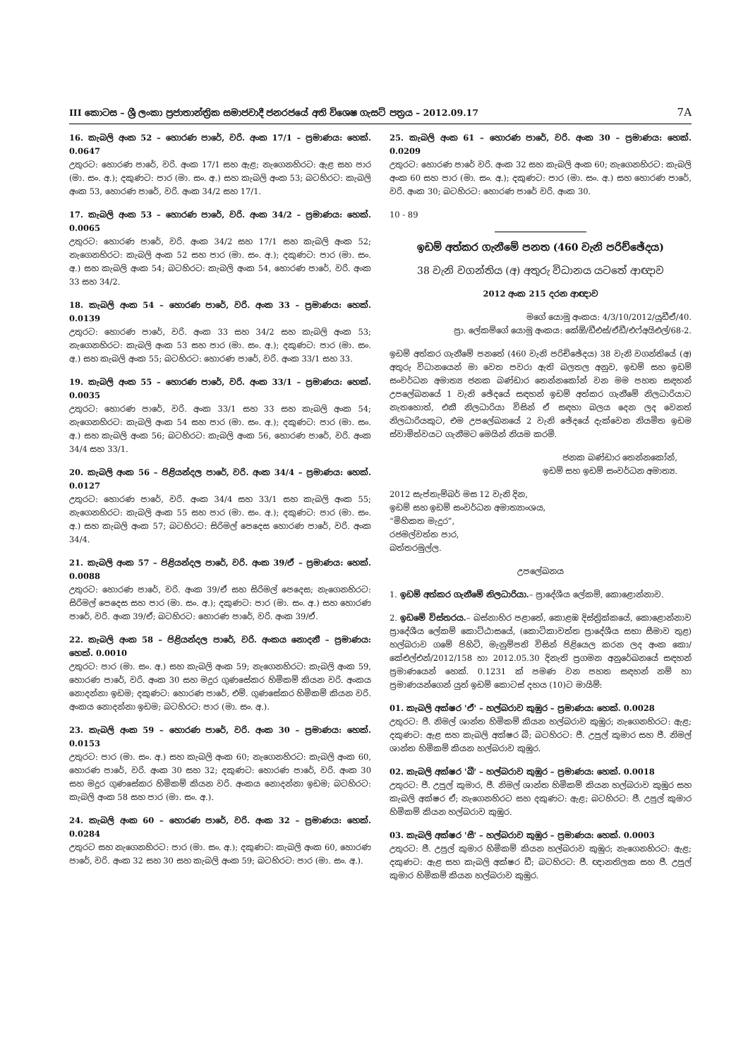III කොටස – ශ්‍රී ලංකා ප්‍රජාතාන්ත්‍රික සමාජවාදී ජනරජයේ අති විශෙෂ ගැසට් පත්‍රය – 2012.09.17 7A
16. කැබලි අංක 52 – හොරණ පාරේ, වරි. අංක 17/1 – ප්‍රමාණය: හෙක්. 0.0647
උතුරට: හොරණ පාරේ, වරි. අංක 17/1 සහ ඇළ; නැගෙනහිරට: ඇළ සහ පාර (මා. සං. අ.); දකුණට: පාර (මා. සං. අ.) සහ කැබලි අංක 53; බටහිරට: කැබලි අංක 53, හොරණ පාරේ, වරි. අංක 34/2 සහ 17/1.
17. කැබලි අංක 53 – හොරණ පාරේ, වරි. අංක 34/2 – ප්‍රමාණය: හෙක්. 0.0065
උතුරට: හොරණ පාරේ, වරි. අංක 34/2 සහ 17/1 සහ කැබලි අංක 52; නැගෙනහිරට: කැබලි අංක 52 සහ පාර (මා. සං. අ.); දකුණට: පාර (මා. සං. අ.) සහ කැබලි අංක 54; බටහිරට: කැබලි අංක 54, හොරණ පාරේ, වරි. අංක 33 සහ 34/2.
18. කැබලි අංක 54 – හොරණ පාරේ, වරි. අංක 33 – ප්‍රමාණය: හෙක්. 0.0139
උතුරට: හොරණ පාරේ, වරි. අංක 33 සහ 34/2 සහ කැබලි අංක 53; නැගෙනහිරට: කැබලි අංක 53 සහ පාර (මා. සං. අ.); දකුණට: පාර (මා. සං. අ.) සහ කැබලි අංක 55; බටහිරට: හොරණ පාරේ, වරි. අංක 33/1 සහ 33.
19. කැබලි අංක 55 – හොරණ පාරේ, වරි. අංක 33/1 – ප්‍රමාණය: හෙක්. 0.0035
උතුරට: හොරණ පාරේ, වරි. අංක 33/1 සහ 33 සහ කැබලි අංක 54; නැගෙනහිරට: කැබලි අංක 54 සහ පාර (මා. සං. අ.); දකුණට: පාර (මා. සං. අ.) සහ කැබලි අංක 56; බටහිරට: කැබලි අංක 56, හොරණ පාරේ, වරි. අංක 34/4 සහ 33/1.
20. කැබලි අංක 56 – පිළියන්දල පාරේ, වරි. අංක 34/4 – ප්‍රමාණය: හෙක්. 0.0127
උතුරට: හොරණ පාරේ, වරි. අංක 34/4 සහ 33/1 සහ කැබලි අංක 55; නැගෙනහිරට: කැබලි අංක 55 සහ පාර (මා. සං. අ.); දකුණට: පාර (මා. සං. අ.) සහ කැබලි අංක 57; බටහිරට: සිරිමල් පෙදෙස හොරණ පාරේ, වරි. අංක 34/4.
21. කැබලි අංක 57 – පිළියන්දල පාරේ, වරි. අංක 39/ඒ – ප්‍රමාණය: හෙක්. 0.0088
උතුරට: හොරණ පාරේ, වරි. අංක 39/ඒ සහ සිරිමල් පෙදෙස; නැගෙනහිරට: සිරිමල් පෙදෙස සහ පාර (මා. සං. අ.); දකුණට: පාර (මා. සං. අ.) සහ හොරණ පාරේ, වරි. අංක 39/ඒ; බටහිරට: හොරණ පාරේ, වරි. අංක 39/ඒ.
22. කැබලි අංක 58 – පිළියන්දල පාරේ, වරි. අංකය නොදනී – ප්‍රමාණය: හෙක්. 0.0010
උතුරට: පාර (මා. සං. අ.) සහ කැබලි අංක 59; නැගෙනහිරට: කැබලි අංක 59, හොරණ පාරේ, වරි. අංක 30 සහ මදුර ගුණසේකර හිමිකම් කියන වරි. අංකය නොදන්නා ඉඩම; දකුණට: හොරණ පාරේ, එම්. ගුණසේකර හිමිකම් කියන වරි. අංකය නොදන්නා ඉඩම; බටහිරට: පාර (මා. සං. අ.).
23. කැබලි අංක 59 – හොරණ පාරේ, වරි. අංක 30 – ප්‍රමාණය: හෙක්. 0.0153
උතුරට: පාර (මා. සං. අ.) සහ කැබලි අංක 60; නැගෙනහිරට: කැබලි අංක 60, හොරණ පාරේ, වරි. අංක 30 සහ 32; දකුණට: හොරණ පාරේ, වරි. අංක 30 සහ මදුර ගුණසේකර හිමිකම් කියන වරි. අංකය නොදන්නා ඉඩම; බටහිරට: කැබලි අංක 58 සහ පාර (මා. සං. අ.).
24. කැබලි අංක 60 – හොරණ පාරේ, වරි. අංක 32 – ප්‍රමාණය: හෙක්. 0.0284
උතුරට සහ නැගෙනහිරට: පාර (මා. සං. අ.); දකුණට: කැබලි අංක 60, හොරණ පාරේ, වරි. අංක 32 සහ 30 සහ කැබලි අංක 59; බටහිරට: පාර (මා. සං. අ.).
25. කැබලි අංක 61 – හොරණ පාරේ, වරි. අංක 30 – ප්‍රමාණය: හෙක්. 0.0209
උතුරට: හොරණ පාරේ වරි. අංක 32 සහ කැබලි අංක 60; නැගෙනහිරට: කැබලි අංක 60 සහ පාර (මා. සං. අ.); දකුණට: පාර (මා. සං. අ.) සහ හොරණ පාරේ, වරි. අංක 30; බටහිරට: හොරණ පාරේ වරි. අංක 30.
10 - 89
ඉඩම් අත්කර ගැනීමේ පනත (460 වැනි පරිච්ඡේදය)
38 වැනි වගන්තිය (අ) අතුරු විධානය යටතේ ආඥාව
2012 අංක 215 දරන ආඥාව
මගේ යොමු අංකය: 4/3/10/2012/යූඩීඒ/40.
ප්‍රා. ලේකම්ගේ යොමු අංකය: කේඕ/ඩීඑස්/ඒඩී/එෆ්අයිඑල්/68-2.
ඉඩම් අත්කර ගැනීමේ පනතේ (460 වැනි පරිච්ඡේදය) 38 වැනි වගන්තියේ (අ) අතුරු විධානයෙන් මා වෙත පවරා ඇති බලතල අනුව, ඉඩම් සහ ඉඩම් සංවර්ධන අමාත්‍ය ජනක බණ්ඩාර තෙන්නකෝන් වන මම පහත සඳහන් උපලේඛනයේ 1 වැනි ඡේදයේ සඳහන් ඉඩම් අත්කර ගැනීමේ නිලධාරියාට නැතහොත්, එකී නිලධාරියා විසින් ඒ සඳහා බලය දෙන ලද වෙනත් නිලධාරියකුට, එම උපලේඛනයේ 2 වැනි ඡේදයේ දැක්වෙන නියමිත ඉඩම ස්වාමිත්වයට ගැනීමට මෙයින් නියම කරමි.
ජනක බණ්ඩාර තෙන්නකෝන්,
ඉඩම් සහ ඉඩම් සංවර්ධන අමාත්‍ය.
2012 සැප්තැම්බර් මස 12 වැනි දින,
ඉඩම් සහ ඉඩම් සංවර්ධන අමාත්‍යාංශය,
“මිහිකත මැදුර”,
රජමල්වත්ත පාර,
බත්තරමුල්ල.
උපලේඛනය
1. ඉඩම් අත්කර ගැනීමේ නිලධාරියා.– ප්‍රාදේශීය ලේකම්, කොළොන්නාව.
2. ඉඩමේ විස්තරය.– බස්නාහිර පළාතේ, කොළඹ දිස්ත්‍රික්කයේ, කොළොන්නාව ප්‍රාදේශීය ලේකම් කොට්ඨාසයේ, (කොටිකාවත්ත ප්‍රාදේශීය සභා සීමාව තුළ) හල්බරාව ගමේ පිහිටි, මැනුම්පති විසින් පිළියෙල කරන ලද අංක කො/කේඑල්එන්/2012/158 හා 2012.05.30 දිනැති ප්‍රගමන අනුරේඛනයේ සඳහන් ප්‍රමාණයෙන් හෙක්. 0.1231 ක් පමණ වන පහත සඳහන් නම් හා ප්‍රමාණයන්ගෙන් යුත් ඉඩම් කොටස් දහය (10)ට මායිම්:
01. කැබලි අක්ෂර 'ඒ' – හල්බරාව කුඹුර – ප්‍රමාණය: හෙක්. 0.0028
උතුරට: ජී. නිමල් ශාන්ත හිමිකම් කියන හල්බරාව කුඹුර; නැගෙනහිරට: ඇළ; දකුණට: ඇළ සහ කැබලි අක්ෂර බී; බටහිරට: ජී. උපුල් කුමාර සහ ජී. නිමල් ශාන්ත හිමිකම් කියන හල්බරාව කුඹුර.
02. කැබලි අක්ෂර 'බී' – හල්බරාව කුඹුර – ප්‍රමාණය: හෙක්. 0.0018
උතුරට: ජී. උපුල් කුමාර, ජී. නිමල් ශාන්ත හිමිකම් කියන හල්බරාව කුඹුර සහ කැබලි අක්ෂර ඒ; නැගෙනහිරට සහ දකුණට: ඇළ; බටහිරට: ජී. උපුල් කුමාර හිමිකම් කියන හල්බරාව කුඹුර.
03. කැබලි අක්ෂර 'සී' – හල්බරාව කුඹුර – ප්‍රමාණය: හෙක්. 0.0003
උතුරට: ජී. උපුල් කුමාර හිමිකම් කියන හල්බරාව කුඹුර; නැගෙනහිරට: ඇළ; දකුණට: ඇළ සහ කැබලි අක්ෂර ඩී; බටහිරට: ජී. ඥානතිලක සහ ජී. උපුල් කුමාර හිමිකම් කියන හල්බරාව කුඹුර.